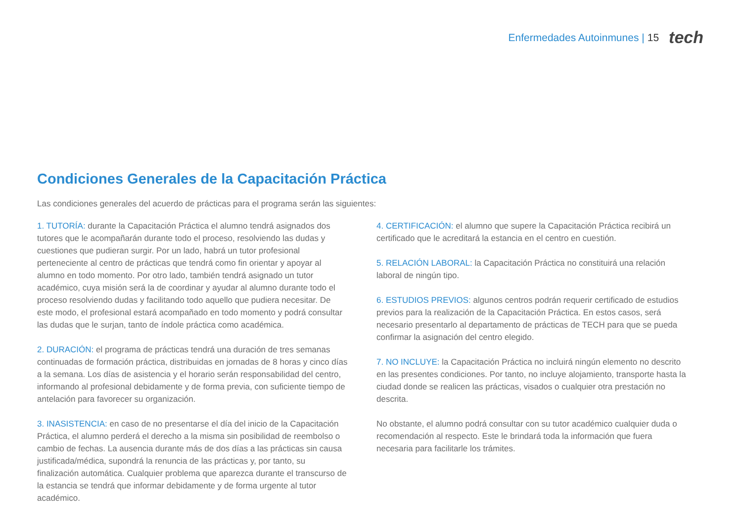Enfermedades Autoinmunes | 15 tech
Condiciones Generales de la Capacitación Práctica
Las condiciones generales del acuerdo de prácticas para el programa serán las siguientes:
1. TUTORÍA: durante la Capacitación Práctica el alumno tendrá asignados dos tutores que le acompañarán durante todo el proceso, resolviendo las dudas y cuestiones que pudieran surgir. Por un lado, habrá un tutor profesional perteneciente al centro de prácticas que tendrá como fin orientar y apoyar al alumno en todo momento. Por otro lado, también tendrá asignado un tutor académico, cuya misión será la de coordinar y ayudar al alumno durante todo el proceso resolviendo dudas y facilitando todo aquello que pudiera necesitar. De este modo, el profesional estará acompañado en todo momento y podrá consultar las dudas que le surjan, tanto de índole práctica como académica.
2. DURACIÓN: el programa de prácticas tendrá una duración de tres semanas continuadas de formación práctica, distribuidas en jornadas de 8 horas y cinco días a la semana. Los días de asistencia y el horario serán responsabilidad del centro, informando al profesional debidamente y de forma previa, con suficiente tiempo de antelación para favorecer su organización.
3. INASISTENCIA: en caso de no presentarse el día del inicio de la Capacitación Práctica, el alumno perderá el derecho a la misma sin posibilidad de reembolso o cambio de fechas. La ausencia durante más de dos días a las prácticas sin causa justificada/médica, supondrá la renuncia de las prácticas y, por tanto, su finalización automática. Cualquier problema que aparezca durante el transcurso de la estancia se tendrá que informar debidamente y de forma urgente al tutor académico.
4. CERTIFICACIÓN: el alumno que supere la Capacitación Práctica recibirá un certificado que le acreditará la estancia en el centro en cuestión.
5. RELACIÓN LABORAL: la Capacitación Práctica no constituirá una relación laboral de ningún tipo.
6. ESTUDIOS PREVIOS: algunos centros podrán requerir certificado de estudios previos para la realización de la Capacitación Práctica. En estos casos, será necesario presentarlo al departamento de prácticas de TECH para que se pueda confirmar la asignación del centro elegido.
7. NO INCLUYE: la Capacitación Práctica no incluirá ningún elemento no descrito en las presentes condiciones. Por tanto, no incluye alojamiento, transporte hasta la ciudad donde se realicen las prácticas, visados o cualquier otra prestación no descrita.
No obstante, el alumno podrá consultar con su tutor académico cualquier duda o recomendación al respecto. Este le brindará toda la información que fuera necesaria para facilitarle los trámites.